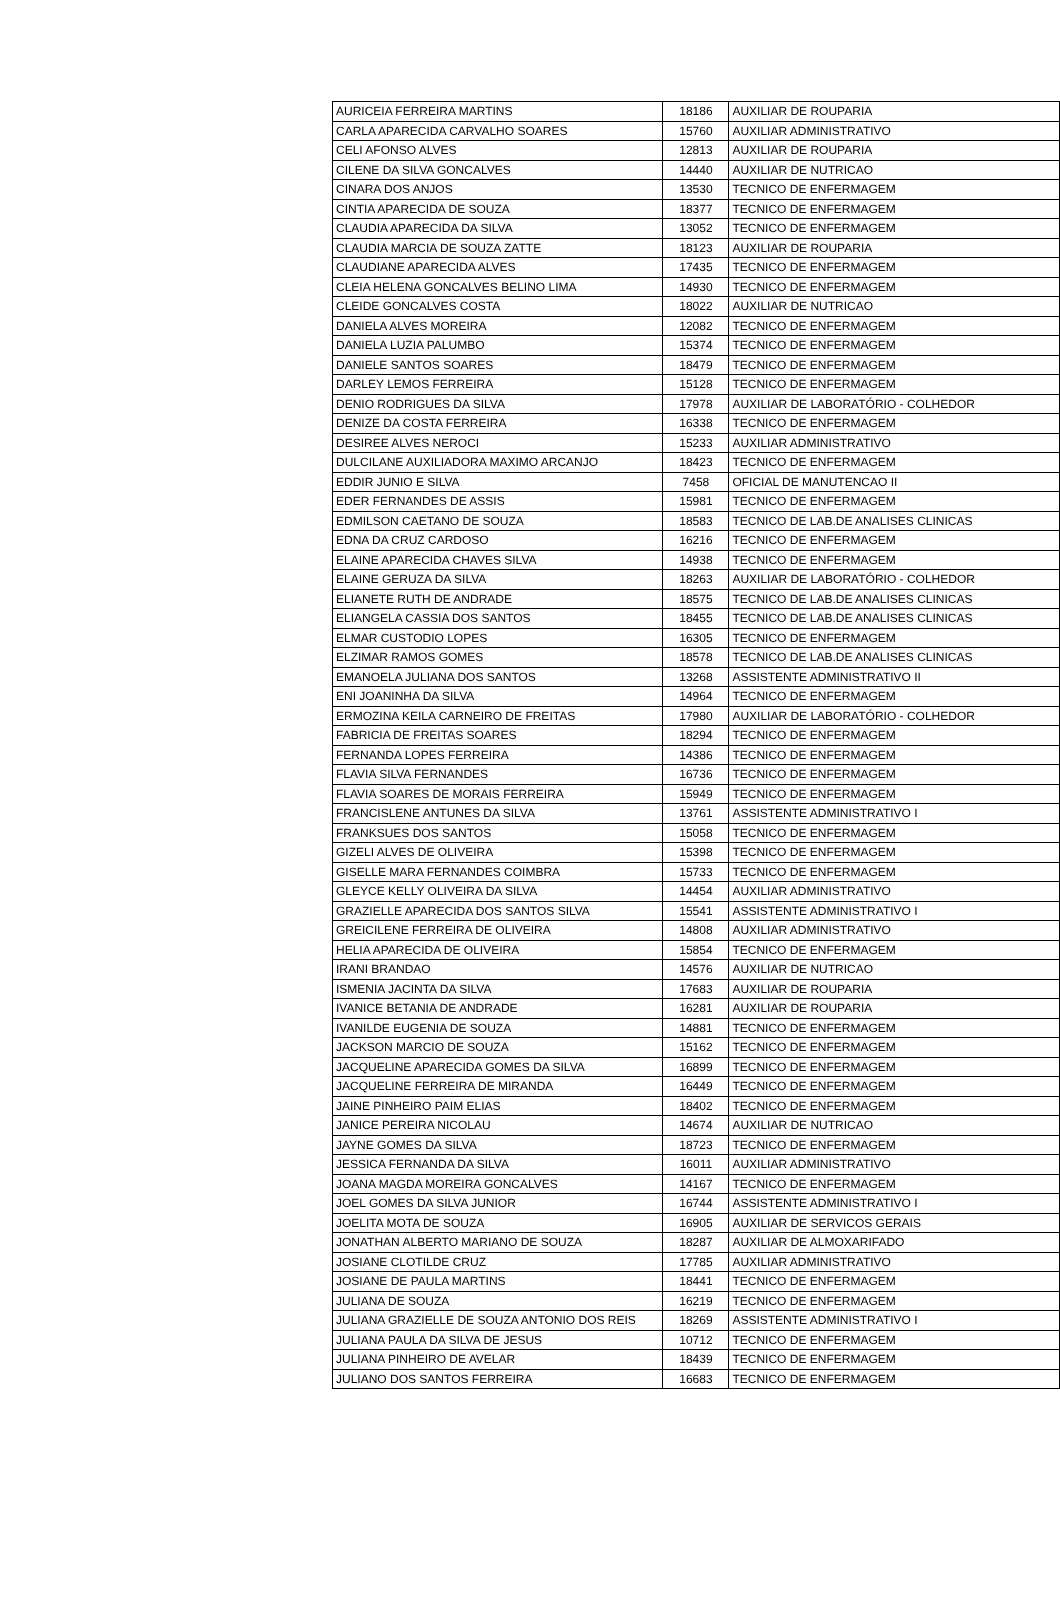| AURICEIA FERREIRA MARTINS | 18186 | AUXILIAR DE ROUPARIA |
| CARLA APARECIDA CARVALHO SOARES | 15760 | AUXILIAR ADMINISTRATIVO |
| CELI AFONSO ALVES | 12813 | AUXILIAR DE ROUPARIA |
| CILENE DA SILVA GONCALVES | 14440 | AUXILIAR DE NUTRICAO |
| CINARA DOS ANJOS | 13530 | TECNICO DE ENFERMAGEM |
| CINTIA APARECIDA DE SOUZA | 18377 | TECNICO DE ENFERMAGEM |
| CLAUDIA APARECIDA DA SILVA | 13052 | TECNICO DE ENFERMAGEM |
| CLAUDIA MARCIA DE SOUZA ZATTE | 18123 | AUXILIAR DE ROUPARIA |
| CLAUDIANE APARECIDA ALVES | 17435 | TECNICO DE ENFERMAGEM |
| CLEIA HELENA GONCALVES BELINO LIMA | 14930 | TECNICO DE ENFERMAGEM |
| CLEIDE GONCALVES COSTA | 18022 | AUXILIAR DE NUTRICAO |
| DANIELA ALVES MOREIRA | 12082 | TECNICO DE ENFERMAGEM |
| DANIELA LUZIA PALUMBO | 15374 | TECNICO DE ENFERMAGEM |
| DANIELE SANTOS SOARES | 18479 | TECNICO DE ENFERMAGEM |
| DARLEY LEMOS FERREIRA | 15128 | TECNICO DE ENFERMAGEM |
| DENIO RODRIGUES DA SILVA | 17978 | AUXILIAR DE LABORATÓRIO - COLHEDOR |
| DENIZE DA COSTA FERREIRA | 16338 | TECNICO DE ENFERMAGEM |
| DESIREE ALVES NEROCI | 15233 | AUXILIAR ADMINISTRATIVO |
| DULCILANE AUXILIADORA MAXIMO ARCANJO | 18423 | TECNICO DE ENFERMAGEM |
| EDDIR JUNIO E SILVA | 7458 | OFICIAL DE MANUTENCAO II |
| EDER FERNANDES DE ASSIS | 15981 | TECNICO DE ENFERMAGEM |
| EDMILSON CAETANO DE SOUZA | 18583 | TECNICO DE LAB.DE ANALISES CLINICAS |
| EDNA DA CRUZ CARDOSO | 16216 | TECNICO DE ENFERMAGEM |
| ELAINE APARECIDA CHAVES SILVA | 14938 | TECNICO DE ENFERMAGEM |
| ELAINE GERUZA DA SILVA | 18263 | AUXILIAR DE LABORATÓRIO - COLHEDOR |
| ELIANETE RUTH DE ANDRADE | 18575 | TECNICO DE LAB.DE ANALISES CLINICAS |
| ELIANGELA CASSIA DOS SANTOS | 18455 | TECNICO DE LAB.DE ANALISES CLINICAS |
| ELMAR CUSTODIO LOPES | 16305 | TECNICO DE ENFERMAGEM |
| ELZIMAR RAMOS GOMES | 18578 | TECNICO DE LAB.DE ANALISES CLINICAS |
| EMANOELA JULIANA DOS SANTOS | 13268 | ASSISTENTE ADMINISTRATIVO II |
| ENI JOANINHA DA SILVA | 14964 | TECNICO DE ENFERMAGEM |
| ERMOZINA KEILA CARNEIRO DE FREITAS | 17980 | AUXILIAR DE LABORATÓRIO - COLHEDOR |
| FABRICIA DE FREITAS SOARES | 18294 | TECNICO DE ENFERMAGEM |
| FERNANDA LOPES FERREIRA | 14386 | TECNICO DE ENFERMAGEM |
| FLAVIA SILVA FERNANDES | 16736 | TECNICO DE ENFERMAGEM |
| FLAVIA SOARES DE MORAIS FERREIRA | 15949 | TECNICO DE ENFERMAGEM |
| FRANCISLENE ANTUNES DA SILVA | 13761 | ASSISTENTE ADMINISTRATIVO I |
| FRANKSUES DOS SANTOS | 15058 | TECNICO DE ENFERMAGEM |
| GIZELI ALVES DE OLIVEIRA | 15398 | TECNICO DE ENFERMAGEM |
| GISELLE MARA FERNANDES COIMBRA | 15733 | TECNICO DE ENFERMAGEM |
| GLEYCE KELLY OLIVEIRA DA SILVA | 14454 | AUXILIAR ADMINISTRATIVO |
| GRAZIELLE APARECIDA DOS SANTOS SILVA | 15541 | ASSISTENTE ADMINISTRATIVO I |
| GREICILENE FERREIRA DE OLIVEIRA | 14808 | AUXILIAR ADMINISTRATIVO |
| HELIA APARECIDA DE OLIVEIRA | 15854 | TECNICO DE ENFERMAGEM |
| IRANI BRANDAO | 14576 | AUXILIAR DE NUTRICAO |
| ISMENIA JACINTA DA SILVA | 17683 | AUXILIAR DE ROUPARIA |
| IVANICE BETANIA DE ANDRADE | 16281 | AUXILIAR DE ROUPARIA |
| IVANILDE EUGENIA DE SOUZA | 14881 | TECNICO DE ENFERMAGEM |
| JACKSON MARCIO DE SOUZA | 15162 | TECNICO DE ENFERMAGEM |
| JACQUELINE APARECIDA GOMES DA SILVA | 16899 | TECNICO DE ENFERMAGEM |
| JACQUELINE FERREIRA DE MIRANDA | 16449 | TECNICO DE ENFERMAGEM |
| JAINE PINHEIRO PAIM ELIAS | 18402 | TECNICO DE ENFERMAGEM |
| JANICE PEREIRA NICOLAU | 14674 | AUXILIAR DE NUTRICAO |
| JAYNE GOMES DA SILVA | 18723 | TECNICO DE ENFERMAGEM |
| JESSICA FERNANDA DA SILVA | 16011 | AUXILIAR ADMINISTRATIVO |
| JOANA MAGDA MOREIRA GONCALVES | 14167 | TECNICO DE ENFERMAGEM |
| JOEL GOMES DA SILVA JUNIOR | 16744 | ASSISTENTE ADMINISTRATIVO I |
| JOELITA MOTA DE SOUZA | 16905 | AUXILIAR DE SERVICOS GERAIS |
| JONATHAN ALBERTO MARIANO DE SOUZA | 18287 | AUXILIAR DE ALMOXARIFADO |
| JOSIANE CLOTILDE CRUZ | 17785 | AUXILIAR ADMINISTRATIVO |
| JOSIANE DE PAULA MARTINS | 18441 | TECNICO DE ENFERMAGEM |
| JULIANA DE SOUZA | 16219 | TECNICO DE ENFERMAGEM |
| JULIANA GRAZIELLE DE SOUZA ANTONIO DOS REIS | 18269 | ASSISTENTE ADMINISTRATIVO I |
| JULIANA PAULA DA SILVA DE JESUS | 10712 | TECNICO DE ENFERMAGEM |
| JULIANA PINHEIRO DE AVELAR | 18439 | TECNICO DE ENFERMAGEM |
| JULIANO DOS SANTOS FERREIRA | 16683 | TECNICO DE ENFERMAGEM |